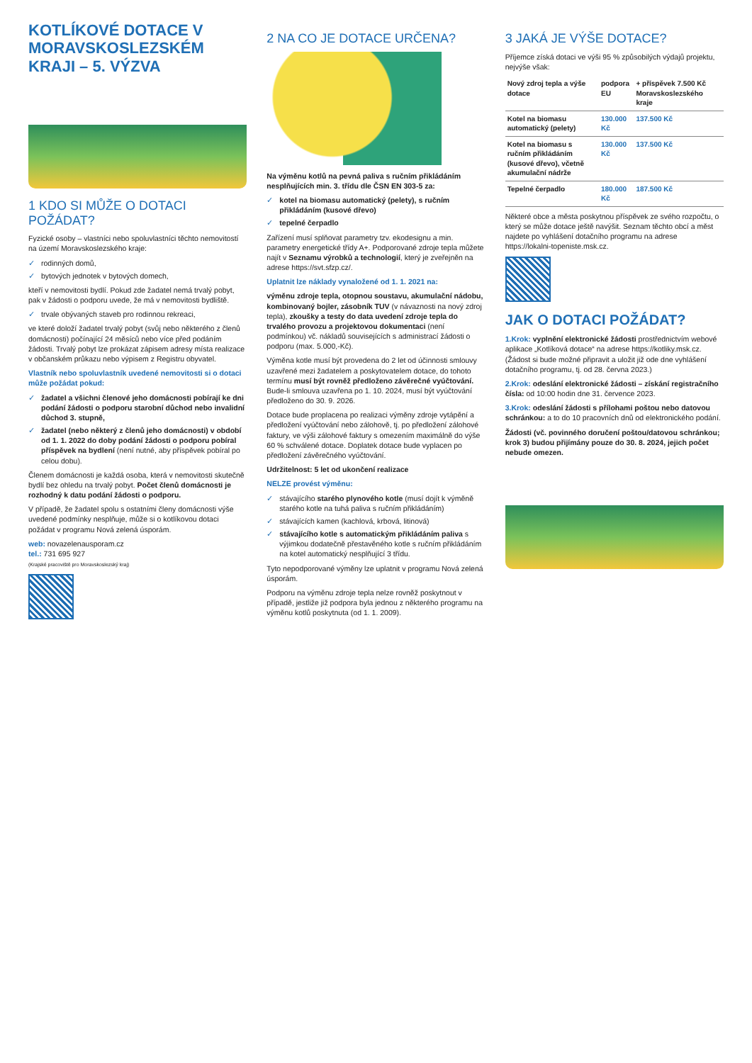KOTLÍKOVÉ DOTACE V MORAVSKOSLEZSKÉM KRAJI – 5. VÝZVA
1 KDO SI MŮŽE O DOTACI POŽÁDAT?
Fyzické osoby – vlastníci nebo spoluvlastníci těchto nemovitostí na území Moravskoslezského kraje:
✓ rodinných domů,
✓ bytových jednotek v bytových domech,
kteří v nemovitosti bydlí. Pokud zde žadatel nemá trvalý pobyt, pak v žádosti o podporu uvede, že má v nemovitosti bydliště.
✓ trvale obývaných staveb pro rodinnou rekreaci,
ve které doloží žadatel trvalý pobyt (svůj nebo některého z členů domácnosti) počínající 24 měsíců nebo více před podáním žádosti. Trvalý pobyt lze prokázat zápisem adresy místa realizace v občanském průkazu nebo výpisem z Registru obyvatel.
Vlastník nebo spoluvlastník uvedené nemovitosti si o dotaci může požádat pokud:
✓ žadatel a všichni členové jeho domácnosti pobírají ke dni podání žádosti o podporu starobní důchod nebo invalidní důchod 3. stupně,
✓ žadatel (nebo některý z členů jeho domácnosti) v období od 1. 1. 2022 do doby podání žádosti o podporu pobíral příspěvek na bydlení (není nutné, aby příspěvek pobíral po celou dobu).
Členem domácnosti je každá osoba, která v nemovitosti skutečně bydlí bez ohledu na trvalý pobyt. Počet členů domácnosti je rozhodný k datu podání žádosti o podporu.
V případě, že žadatel spolu s ostatními členy domácnosti výše uvedené podmínky nesplňuje, může si o kotlíkovou dotaci požádat v programu Nová zelená úsporám.
web: novazelenausporam.cz
tel.: 731 695 927
(Krajské pracoviště pro Moravskoslezský kraj)
2 NA CO JE DOTACE URČENA?
Na výměnu kotlů na pevná paliva s ručním přikládáním nesplňujících min. 3. třídu dle ČSN EN 303-5 za:
✓ kotel na biomasu automatický (pelety), s ručním přikládáním (kusové dřevo)
✓ tepelné čerpadlo
Zařízení musí splňovat parametry tzv. ekodesignu a min. parametry energetické třídy A+. Podporované zdroje tepla můžete najít v Seznamu výrobků a technologií, který je zveřejněn na adrese https://svt.sfzp.cz/.
Uplatnit lze náklady vynaložené od 1. 1. 2021 na:
výměnu zdroje tepla, otopnou soustavu, akumulační nádobu, kombinovaný bojler, zásobník TUV (v návaznosti na nový zdroj tepla), zkoušky a testy do data uvedení zdroje tepla do trvalého provozu a projektovou dokumentaci (není podmínkou) vč. nákladů souvisejících s administrací žádosti o podporu (max. 5.000,-Kč).
Výměna kotle musí být provedena do 2 let od účinnosti smlouvy uzavřené mezi žadatelem a poskytovatelem dotace, do tohoto termínu musí být rovněž předloženo závěrečné vyúčtování. Bude-li smlouva uzavřena po 1. 10. 2024, musí být vyúčtování předloženo do 30. 9. 2026.
Dotace bude proplacena po realizaci výměny zdroje vytápění a předložení vyúčtování nebo zálohově, tj. po předložení zálohové faktury, ve výši zálohové faktury s omezením maximálně do výše 60 % schválené dotace. Doplatek dotace bude vyplacen po předložení závěrečného vyúčtování.
Udržitelnost: 5 let od ukončení realizace
NELZE provést výměnu:
✓ stávajícího starého plynového kotle (musí dojít k výměně starého kotle na tuhá paliva s ručním přikládáním)
✓ stávajících kamen (kachlová, krbová, litinová)
✓ stávajícího kotle s automatickým přikládáním paliva s výjimkou dodatečně přestavěného kotle s ručním přikládáním na kotel automatický nesplňující 3 třídu.
Tyto nepodporované výměny lze uplatnit v programu Nová zelená úsporám.
Podporu na výměnu zdroje tepla nelze rovněž poskytnout v případě, jestliže již podpora byla jednou z některého programu na výměnu kotlů poskytnuta (od 1. 1. 2009).
3 JAKÁ JE VÝŠE DOTACE?
Příjemce získá dotaci ve výši 95 % způsobilých výdajů projektu, nejvýše však:
| Nový zdroj tepla a výše dotace | podpora EU | + příspěvek 7.500 Kč Moravskoslezského kraje |
| --- | --- | --- |
| Kotel na biomasu automatický (pelety) | 130.000 Kč | 137.500 Kč |
| Kotel na biomasu s ručním přikládáním (kusové dřevo), včetně akumulační nádrže | 130.000 Kč | 137.500 Kč |
| Tepelné čerpadlo | 180.000 Kč | 187.500 Kč |
Některé obce a města poskytnou příspěvek ze svého rozpočtu, o který se může dotace ještě navýšit. Seznam těchto obcí a měst najdete po vyhlášení dotačního programu na adrese https://lokalni-topeniste.msk.cz.
JAK O DOTACI POŽÁDAT?
1.Krok: vyplnění elektronické žádosti prostřednictvím webové aplikace „Kotlíková dotace“ na adrese https://kotliky.msk.cz. (Žádost si bude možné připravit a uložit již ode dne vyhlášení dotačního programu, tj. od 28. června 2023.)
2.Krok: odeslání elektronické žádosti – získání registračního čísla: od 10:00 hodin dne 31. července 2023.
3.Krok: odeslání žádosti s přílohami poštou nebo datovou schránkou: a to do 10 pracovních dnů od elektronického podání.
Žádosti (vč. povinného doručení poštou/datovou schránkou; krok 3) budou přijímány pouze do 30. 8. 2024, jejich počet nebude omezen.